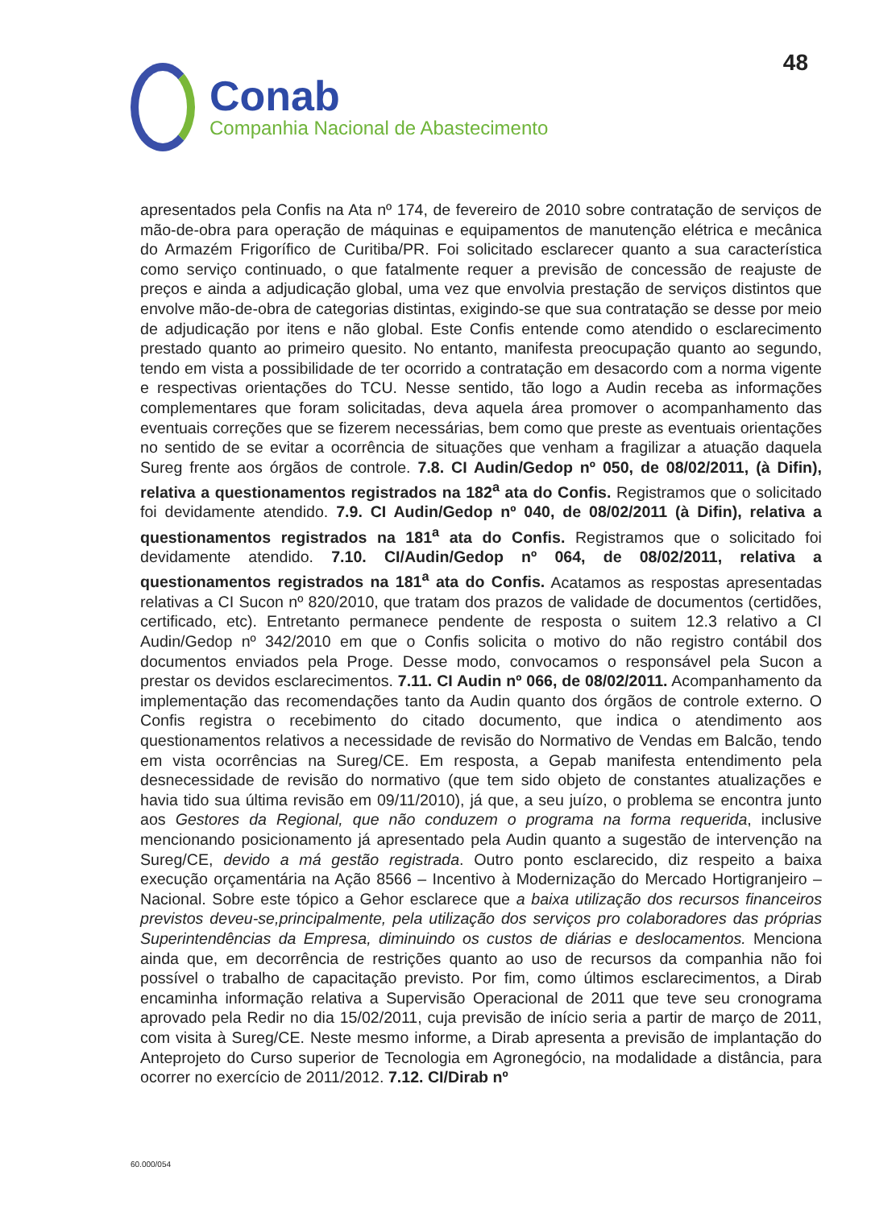48
Conab
Companhia Nacional de Abastecimento
apresentados pela Confis na Ata nº 174, de fevereiro de 2010 sobre contratação de serviços de mão-de-obra para operação de máquinas e equipamentos de manutenção elétrica e mecânica do Armazém Frigorífico de Curitiba/PR. Foi solicitado esclarecer quanto a sua característica como serviço continuado, o que fatalmente requer a previsão de concessão de reajuste de preços e ainda a adjudicação global, uma vez que envolvia prestação de serviços distintos que envolve mão-de-obra de categorias distintas, exigindo-se que sua contratação se desse por meio de adjudicação por itens e não global. Este Confis entende como atendido o esclarecimento prestado quanto ao primeiro quesito. No entanto, manifesta preocupação quanto ao segundo, tendo em vista a possibilidade de ter ocorrido a contratação em desacordo com a norma vigente e respectivas orientações do TCU. Nesse sentido, tão logo a Audin receba as informações complementares que foram solicitadas, deva aquela área promover o acompanhamento das eventuais correções que se fizerem necessárias, bem como que preste as eventuais orientações no sentido de se evitar a ocorrência de situações que venham a fragilizar a atuação daquela Sureg frente aos órgãos de controle. 7.8. CI Audin/Gedop nº 050, de 08/02/2011, (à Difin), relativa a questionamentos registrados na 182<sup>a</sup> ata do Confis. Registramos que o solicitado foi devidamente atendido. 7.9. CI Audin/Gedop nº 040, de 08/02/2011 (à Difin), relativa a questionamentos registrados na 181<sup>a</sup> ata do Confis. Registramos que o solicitado foi devidamente atendido. 7.10. CI/Audin/Gedop nº 064, de 08/02/2011, relativa a questionamentos registrados na 181<sup>a</sup> ata do Confis. Acatamos as respostas apresentadas relativas a CI Sucon nº 820/2010, que tratam dos prazos de validade de documentos (certidões, certificado, etc). Entretanto permanece pendente de resposta o suitem 12.3 relativo a CI Audin/Gedop nº 342/2010 em que o Confis solicita o motivo do não registro contábil dos documentos enviados pela Proge. Desse modo, convocamos o responsável pela Sucon a prestar os devidos esclarecimentos. 7.11. CI Audin nº 066, de 08/02/2011. Acompanhamento da implementação das recomendações tanto da Audin quanto dos órgãos de controle externo. O Confis registra o recebimento do citado documento, que indica o atendimento aos questionamentos relativos a necessidade de revisão do Normativo de Vendas em Balcão, tendo em vista ocorrências na Sureg/CE. Em resposta, a Gepab manifesta entendimento pela desnecessidade de revisão do normativo (que tem sido objeto de constantes atualizações e havia tido sua última revisão em 09/11/2010), já que, a seu juízo, o problema se encontra junto aos Gestores da Regional, que não conduzem o programa na forma requerida, inclusive mencionando posicionamento já apresentado pela Audin quanto a sugestão de intervenção na Sureg/CE, devido a má gestão registrada. Outro ponto esclarecido, diz respeito a baixa execução orçamentária na Ação 8566 – Incentivo à Modernização do Mercado Hortigranjeiro – Nacional. Sobre este tópico a Gehor esclarece que a baixa utilização dos recursos financeiros previstos deveu-se,principalmente, pela utilização dos serviços pro colaboradores das próprias Superintendências da Empresa, diminuindo os custos de diárias e deslocamentos. Menciona ainda que, em decorrência de restrições quanto ao uso de recursos da companhia não foi possível o trabalho de capacitação previsto. Por fim, como últimos esclarecimentos, a Dirab encaminha informação relativa a Supervisão Operacional de 2011 que teve seu cronograma aprovado pela Redir no dia 15/02/2011, cuja previsão de início seria a partir de março de 2011, com visita à Sureg/CE. Neste mesmo informe, a Dirab apresenta a previsão de implantação do Anteprojeto do Curso superior de Tecnologia em Agronegócio, na modalidade a distância, para ocorrer no exercício de 2011/2012. 7.12. CI/Dirab nº
60.000/054